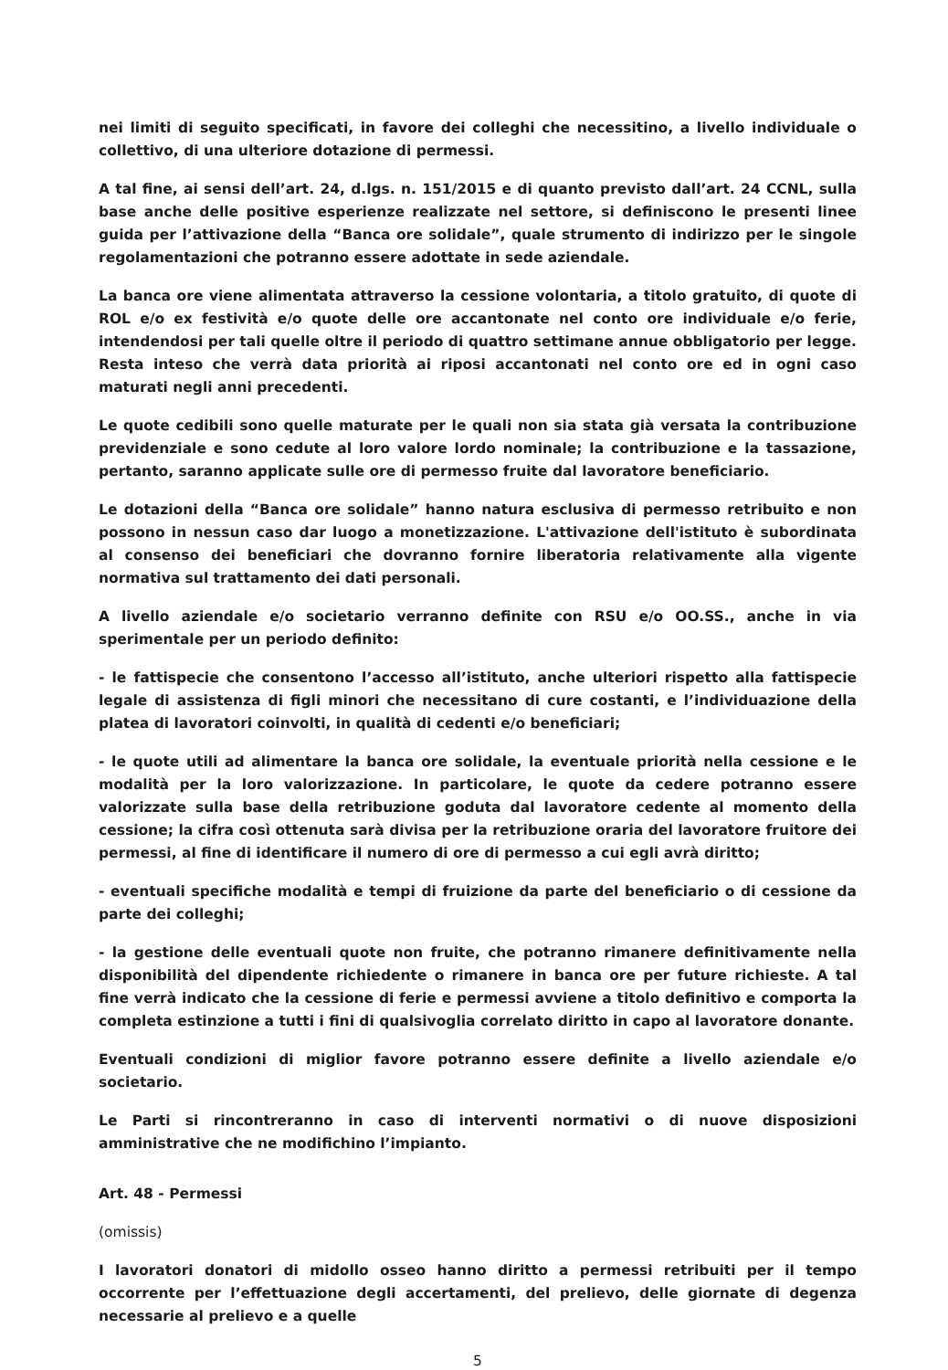nei limiti di seguito specificati, in favore dei colleghi che necessitino, a livello individuale o collettivo, di una ulteriore dotazione di permessi.
A tal fine, ai sensi dell’art. 24, d.lgs. n. 151/2015 e di quanto previsto dall’art. 24 CCNL, sulla base anche delle positive esperienze realizzate nel settore, si definiscono le presenti linee guida per l’attivazione della “Banca ore solidale”, quale strumento di indirizzo per le singole regolamentazioni che potranno essere adottate in sede aziendale.
La banca ore viene alimentata attraverso la cessione volontaria, a titolo gratuito, di quote di ROL e/o ex festività e/o quote delle ore accantonate nel conto ore individuale e/o ferie, intendendosi per tali quelle oltre il periodo di quattro settimane annue obbligatorio per legge. Resta inteso che verrà data priorità ai riposi accantonati nel conto ore ed in ogni caso maturati negli anni precedenti.
Le quote cedibili sono quelle maturate per le quali non sia stata già versata la contribuzione previdenziale e sono cedute al loro valore lordo nominale; la contribuzione e la tassazione, pertanto, saranno applicate sulle ore di permesso fruite dal lavoratore beneficiario.
Le dotazioni della “Banca ore solidale” hanno natura esclusiva di permesso retribuito e non possono in nessun caso dar luogo a monetizzazione. L'attivazione dell'istituto è subordinata al consenso dei beneficiari che dovranno fornire liberatoria relativamente alla vigente normativa sul trattamento dei dati personali.
A livello aziendale e/o societario verranno definite con RSU e/o OO.SS., anche in via sperimentale per un periodo definito:
- le fattispecie che consentono l’accesso all’istituto, anche ulteriori rispetto alla fattispecie legale di assistenza di figli minori che necessitano di cure costanti, e l’individuazione della platea di lavoratori coinvolti, in qualità di cedenti e/o beneficiari;
- le quote utili ad alimentare la banca ore solidale, la eventuale priorità nella cessione e le modalità per la loro valorizzazione. In particolare, le quote da cedere potranno essere valorizzate sulla base della retribuzione goduta dal lavoratore cedente al momento della cessione; la cifra così ottenuta sarà divisa per la retribuzione oraria del lavoratore fruitore dei permessi, al fine di identificare il numero di ore di permesso a cui egli avrà diritto;
- eventuali specifiche modalità e tempi di fruizione da parte del beneficiario o di cessione da parte dei colleghi;
- la gestione delle eventuali quote non fruite, che potranno rimanere definitivamente nella disponibilità del dipendente richiedente o rimanere in banca ore per future richieste. A tal fine verrà indicato che la cessione di ferie e permessi avviene a titolo definitivo e comporta la completa estinzione a tutti i fini di qualsivoglia correlato diritto in capo al lavoratore donante.
Eventuali condizioni di miglior favore potranno essere definite a livello aziendale e/o societario.
Le Parti si rincontreranno in caso di interventi normativi o di nuove disposizioni amministrative che ne modifichino l’impianto.
Art. 48 - Permessi
(omissis)
I lavoratori donatori di midollo osseo hanno diritto a permessi retribuiti per il tempo occorrente per l’effettuazione degli accertamenti, del prelievo, delle giornate di degenza necessarie al prelievo e a quelle
5